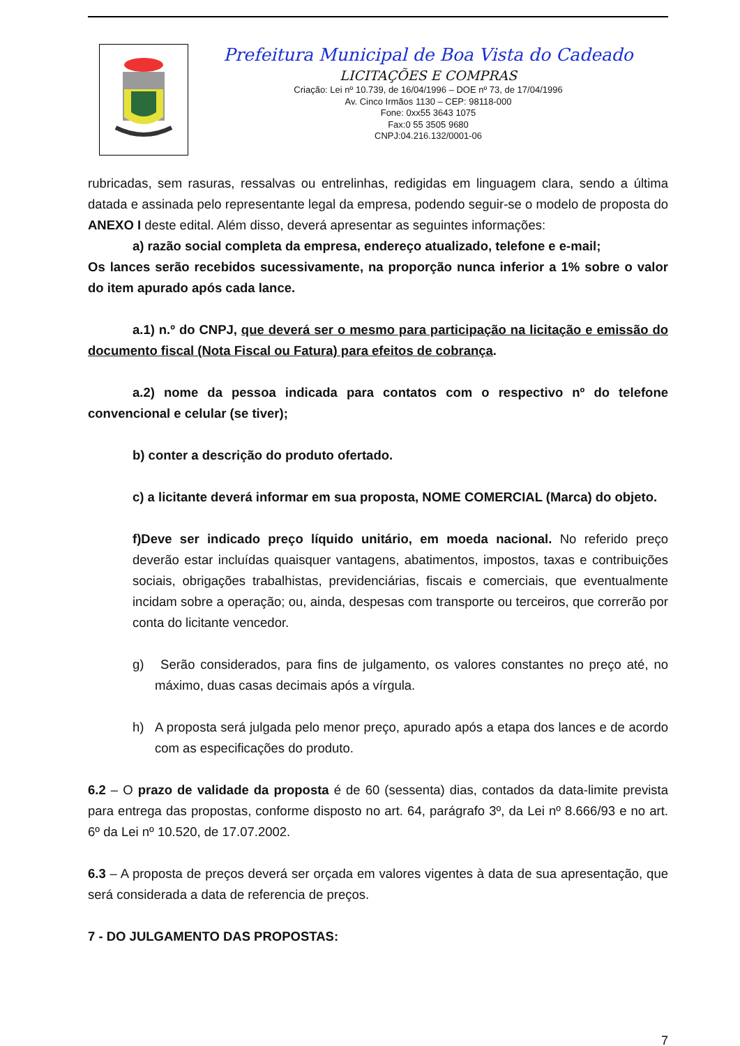Prefeitura Municipal de Boa Vista do Cadeado
LICITAÇÕES E COMPRAS
Criação: Lei nº 10.739, de 16/04/1996 – DOE nº 73, de 17/04/1996
Av. Cinco Irmãos 1130 – CEP: 98118-000
Fone: 0xx55 3643 1075
Fax:0 55 3505 9680
CNPJ:04.216.132/0001-06
rubricadas, sem rasuras, ressalvas ou entrelinhas, redigidas em linguagem clara, sendo a última datada e assinada pelo representante legal da empresa, podendo seguir-se o modelo de proposta do ANEXO I deste edital. Além disso, deverá apresentar as seguintes informações:
a) razão social completa da empresa, endereço atualizado, telefone e e-mail;
Os lances serão recebidos sucessivamente, na proporção nunca inferior a 1% sobre o valor do item apurado após cada lance.
a.1) n.º do CNPJ, que deverá ser o mesmo para participação na licitação e emissão do documento fiscal (Nota Fiscal ou Fatura) para efeitos de cobrança.
a.2) nome da pessoa indicada para contatos com o respectivo nº do telefone convencional e celular (se tiver);
b) conter a descrição do produto ofertado.
c) a licitante deverá informar em sua proposta, NOME COMERCIAL (Marca) do objeto.
f)Deve ser indicado preço líquido unitário, em moeda nacional. No referido preço deverão estar incluídas quaisquer vantagens, abatimentos, impostos, taxas e contribuições sociais, obrigações trabalhistas, previdenciárias, fiscais e comerciais, que eventualmente incidam sobre a operação; ou, ainda, despesas com transporte ou terceiros, que correrão por conta do licitante vencedor.
g) Serão considerados, para fins de julgamento, os valores constantes no preço até, no máximo, duas casas decimais após a vírgula.
h) A proposta será julgada pelo menor preço, apurado após a etapa dos lances e de acordo com as especificações do produto.
6.2 – O prazo de validade da proposta é de 60 (sessenta) dias, contados da data-limite prevista para entrega das propostas, conforme disposto no art. 64, parágrafo 3º, da Lei nº 8.666/93 e no art. 6º da Lei nº 10.520, de 17.07.2002.
6.3 – A proposta de preços deverá ser orçada em valores vigentes à data de sua apresentação, que será considerada a data de referencia de preços.
7 - DO JULGAMENTO DAS PROPOSTAS:
7